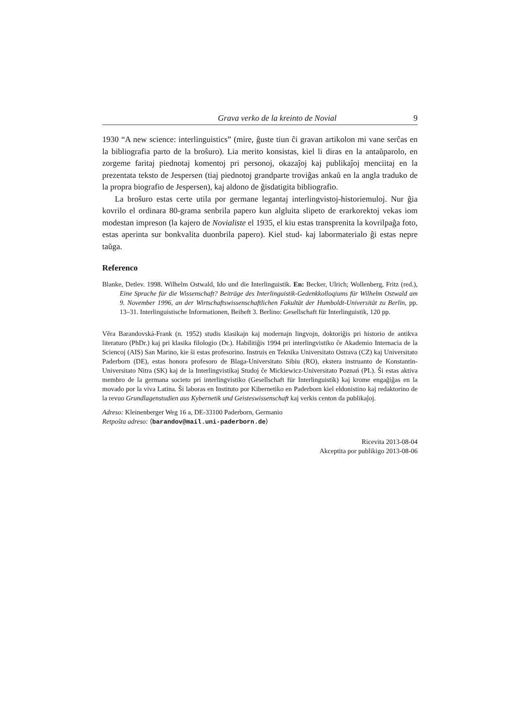Grava verko de la kreinto de Novial 9
1930 “A new science: interlinguistics” (mire, ĝuste tiun ĉi gravan artikolon mi vane serĉas en la bibliografia parto de la broŝuro). Lia merito konsistas, kiel li diras en la antaŭparolo, en zorgeme faritaj piednotaj komentoj pri personoj, okazaĵoj kaj publikaĵoj menciitaj en la prezentata teksto de Jespersen (tiaj piednotoj grandparte troviĝas ankaŭ en la angla traduko de la propra biografio de Jespersen), kaj aldono de ĝisdatigita bibliografio.
La broŝuro estas certe utila por germane legantaj interlingvistoj-historiemuloj. Nur ĝia kovrilo el ordinara 80-grama senbrila papero kun algluita slipeto de erarkorektoj vekas iom modestan impreson (la kajero de Novialiste el 1935, el kiu estas transprenita la kovrilpaĝa foto, estas aperinta sur bonkvalita duonbrila papero). Kiel stud- kaj labormaterialo ĝi estas nepre taŭga.
Referenco
Blanke, Detlev. 1998. Wilhelm Ostwald, Ido und die Interlinguistik. En: Becker, Ulrich; Wollenberg, Fritz (red.), Eine Sprache für die Wissenschaft? Beiträge des Interlinguistik-Gedenkkolloqiums für Wilhelm Ostwald am 9. November 1996, an der Wirtschaftswissenschaftlichen Fakultät der Humboldt-Universität zu Berlin, pp. 13–31. Interlinguistische Informationen, Beiheft 3. Berlino: Gesellschaft für Interlinguistik, 120 pp.
Věra Barandovská-Frank (n. 1952) studis klasikajn kaj modernajn lingvojn, doktoriĝis pri historio de antikva literaturo (PhDr.) kaj pri klasika filologio (Dr.). Habilitiĝis 1994 pri interlingvistiko ĉe Akademio Internacia de la Sciencoj (AIS) San Marino, kie ŝi estas profesorino. Instruis en Teknika Universitato Ostrava (CZ) kaj Universitato Paderborn (DE), estas honora profesoro de Blaga-Universitato Sibiu (RO), ekstera instruanto de Konstantin-Universitato Nitra (SK) kaj de la Interlingvistikaj Studoj ĉe Mickiewicz-Universitato Poznań (PL). Ŝi estas aktiva membro de la germana societo pri interlingvistiko (Gesellschaft für Interlinguistik) kaj krome engaĝiĝas en la movado por la viva Latina. Ŝi laboras en Instituto por Kibernetiko en Paderborn kiel eldonistino kaj redaktorino de la revuo Grundlagenstudien aus Kybernetik und Geisteswissenschaft kaj verkis centon da publikaĵoj.
Adreso: Kleinenberger Weg 16 a, DE-33100 Paderborn, Germanio
Retpoŝta adreso: ⟨barandov@mail.uni-paderborn.de⟩
Ricevita 2013-08-04
Akceptita por publikigo 2013-08-06